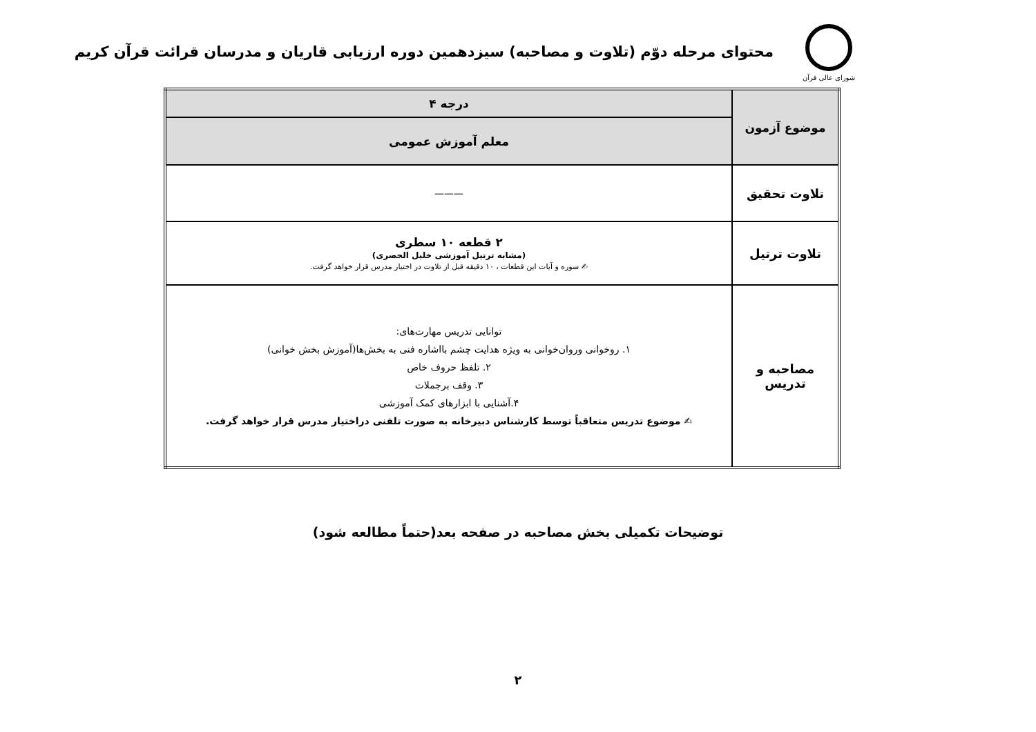شورای عالی قرآن
محتوای مرحله دوّم (تلاوت و مصاحبه) سیزدهمین دوره ارزیابی قاریان و مدرسان قرائت قرآن کریم
| موضوع آزمون | درجه ۴ |
| | معلم آموزش عمومی |
| تلاوت تحقیق | ——— |
| تلاوت ترتیل | ۲ قطعه ۱۰ سطری (مشابه ترتیل آموزشی خلیل الحصری) ✍ سوره و آیات این قطعات ، ۱۰ دقیقه قبل از تلاوت در اختیار مدرس قرار خواهد گرفت. |
| مصاحبه و تدریس | توانایی تدریس مهارت‌های: ۱. روخوانی وروان‌خوانی به ویژه هدایت چشم بااشاره فنی به بخش‌ها(آموزش بخش خوانی) ۲. تلفظ حروف خاص ۳. وقف برجملات ۴.آشنایی با ابزارهای کمک آموزشی ✍ موضوع تدریس متعاقباً توسط کارشناس دبیرخانه به صورت تلفنی دراختیار مدرس قرار خواهد گرفت. |
توضیحات تکمیلی بخش مصاحبه در صفحه بعد(حتماً مطالعه شود)
۲